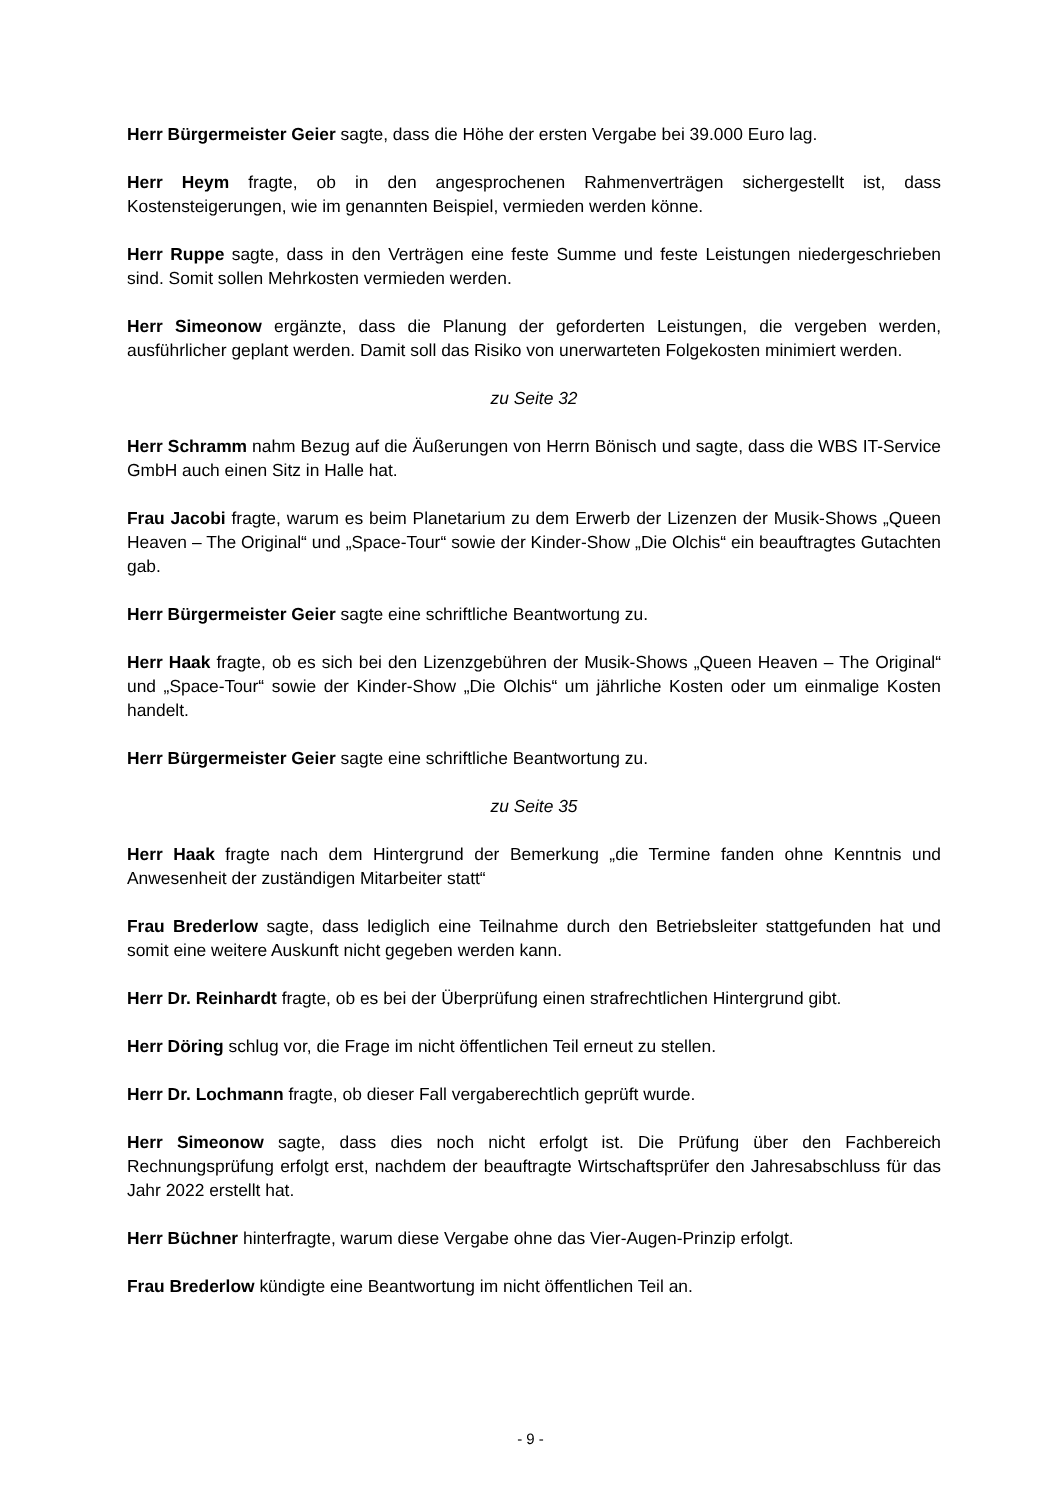Herr Bürgermeister Geier sagte, dass die Höhe der ersten Vergabe bei 39.000 Euro lag.
Herr Heym fragte, ob in den angesprochenen Rahmenverträgen sichergestellt ist, dass Kostensteigerungen, wie im genannten Beispiel, vermieden werden könne.
Herr Ruppe sagte, dass in den Verträgen eine feste Summe und feste Leistungen niedergeschrieben sind. Somit sollen Mehrkosten vermieden werden.
Herr Simeonow ergänzte, dass die Planung der geforderten Leistungen, die vergeben werden, ausführlicher geplant werden. Damit soll das Risiko von unerwarteten Folgekosten minimiert werden.
zu Seite 32
Herr Schramm nahm Bezug auf die Äußerungen von Herrn Bönisch und sagte, dass die WBS IT-Service GmbH auch einen Sitz in Halle hat.
Frau Jacobi fragte, warum es beim Planetarium zu dem Erwerb der Lizenzen der Musik-Shows „Queen Heaven – The Original“ und „Space-Tour“ sowie der Kinder-Show „Die Olchis“ ein beauftragtes Gutachten gab.
Herr Bürgermeister Geier sagte eine schriftliche Beantwortung zu.
Herr Haak fragte, ob es sich bei den Lizenzgebühren der Musik-Shows „Queen Heaven – The Original“ und „Space-Tour“ sowie der Kinder-Show „Die Olchis“ um jährliche Kosten oder um einmalige Kosten handelt.
Herr Bürgermeister Geier sagte eine schriftliche Beantwortung zu.
zu Seite 35
Herr Haak fragte nach dem Hintergrund der Bemerkung „die Termine fanden ohne Kenntnis und Anwesenheit der zuständigen Mitarbeiter statt“
Frau Brederlow sagte, dass lediglich eine Teilnahme durch den Betriebsleiter stattgefunden hat und somit eine weitere Auskunft nicht gegeben werden kann.
Herr Dr. Reinhardt fragte, ob es bei der Überprüfung einen strafrechtlichen Hintergrund gibt.
Herr Döring schlug vor, die Frage im nicht öffentlichen Teil erneut zu stellen.
Herr Dr. Lochmann fragte, ob dieser Fall vergaberechtlich geprüft wurde.
Herr Simeonow sagte, dass dies noch nicht erfolgt ist. Die Prüfung über den Fachbereich Rechnungsprüfung erfolgt erst, nachdem der beauftragte Wirtschaftsprüfer den Jahresabschluss für das Jahr 2022 erstellt hat.
Herr Büchner hinterfragte, warum diese Vergabe ohne das Vier-Augen-Prinzip erfolgt.
Frau Brederlow kündigte eine Beantwortung im nicht öffentlichen Teil an.
- 9 -